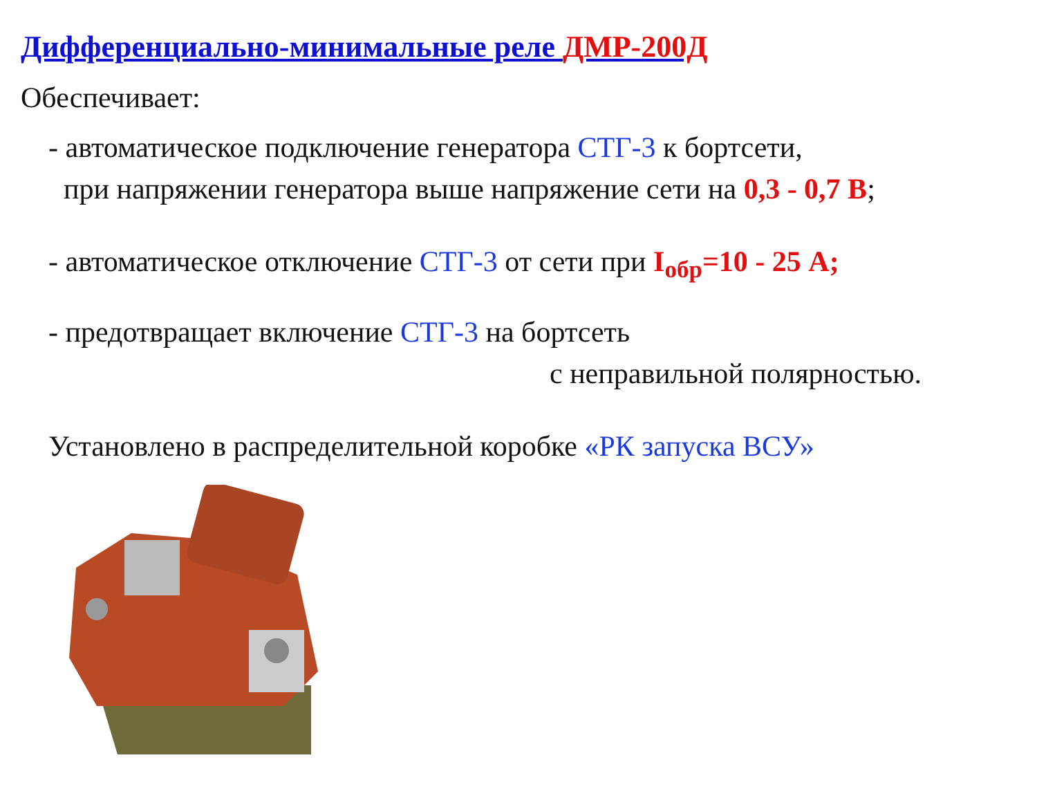Дифференциально-минимальные реле ДМР-200Д
Обеспечивает:
- автоматическое подключение генератора СТГ-3 к бортсети,
при напряжении генератора выше напряжение сети на 0,3 - 0,7 В;
- автоматическое отключение СТГ-3 от сети при I<sub>обр</sub>=10 - 25 А;
- предотвращает включение СТГ-3 на бортсеть
с неправильной полярностью.
Установлено в распределительной коробке «РК запуска ВСУ»